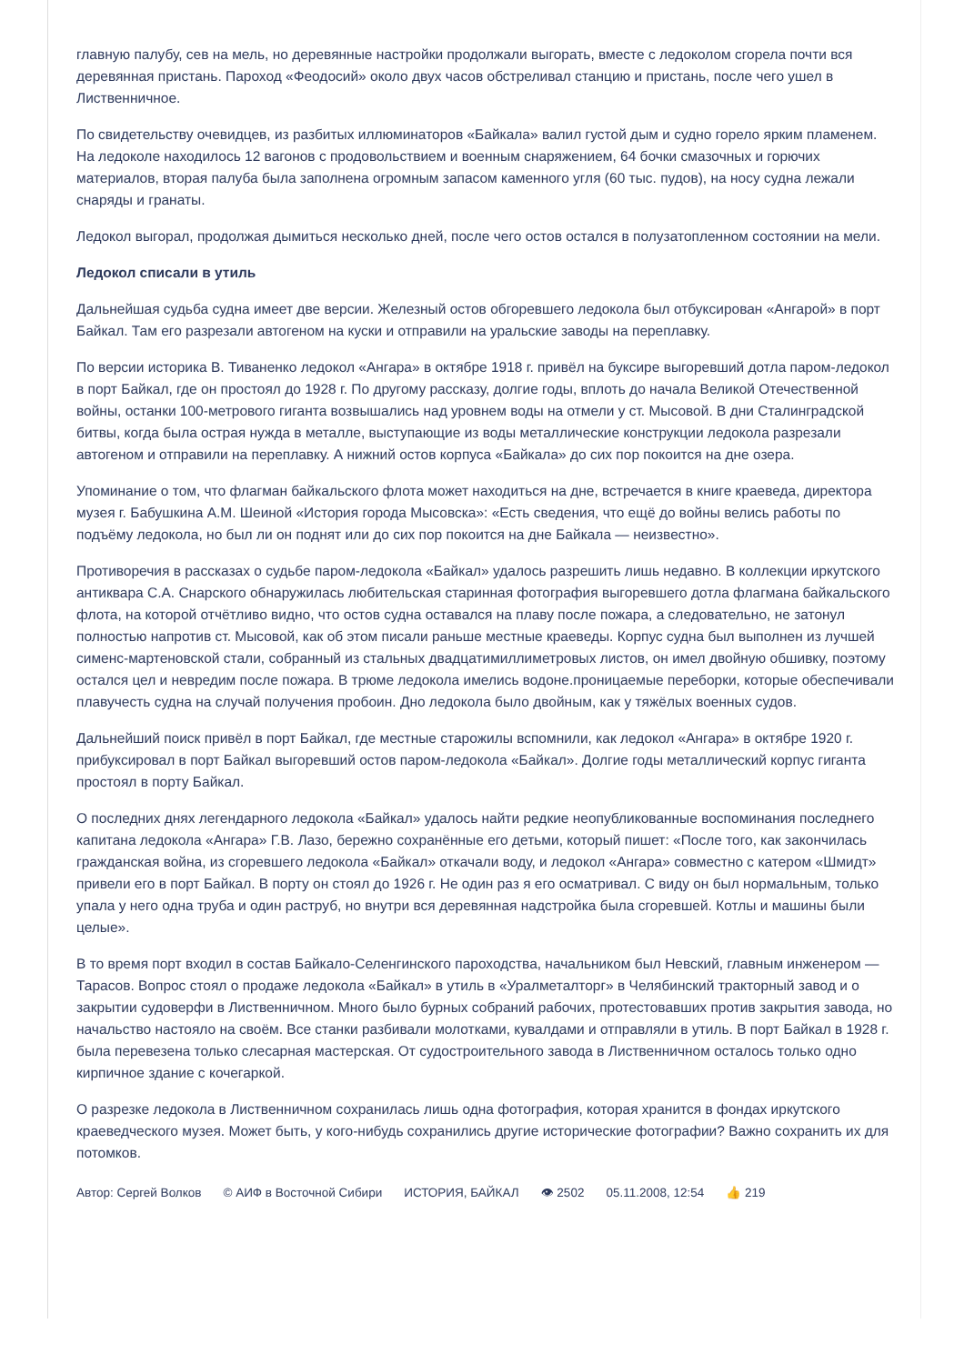главную палубу, сев на мель, но деревянные настройки продолжали выгорать, вместе с ледоколом сгорела почти вся деревянная пристань. Пароход «Феодосий» около двух часов обстреливал станцию и пристань, после чего ушел в Лиственничное.
По свидетельству очевидцев, из разбитых иллюминаторов «Байкала» валил густой дым и судно горело ярким пламенем. На ледоколе находилось 12 вагонов с продовольствием и военным снаряжением, 64 бочки смазочных и горючих материалов, вторая палуба была заполнена огромным запасом каменного угля (60 тыс. пудов), на носу судна лежали снаряды и гранаты.
Ледокол выгорал, продолжая дымиться несколько дней, после чего остов остался в полузатопленном состоянии на мели.
Ледокол списали в утиль
Дальнейшая судьба судна имеет две версии. Железный остов обгоревшего ледокола был отбуксирован «Ангарой» в порт Байкал. Там его разрезали автогеном на куски и отправили на уральские заводы на переплавку.
По версии историка В. Тиваненко ледокол «Ангара» в октябре 1918 г. привёл на буксире выгоревший дотла паром-ледокол в порт Байкал, где он простоял до 1928 г. По другому рассказу, долгие годы, вплоть до начала Великой Отечественной войны, останки 100-метрового гиганта возвышались над уровнем воды на отмели у ст. Мысовой. В дни Сталинградской битвы, когда была острая нужда в металле, выступающие из воды металлические конструкции ледокола разрезали автогеном и отправили на переплавку. А нижний остов корпуса «Байкала» до сих пор покоится на дне озера.
Упоминание о том, что флагман байкальского флота может находиться на дне, встречается в книге краеведа, директора музея г. Бабушкина А.М. Шеиной «История города Мысовска»: «Есть сведения, что ещё до войны велись работы по подъёму ледокола, но был ли он поднят или до сих пор покоится на дне Байкала — неизвестно».
Противоречия в рассказах о судьбе паром-ледокола «Байкал» удалось разрешить лишь недавно. В коллекции иркутского антиквара С.А. Снарского обнаружилась любительская старинная фотография выгоревшего дотла флагмана байкальского флота, на которой отчётливо видно, что остов судна оставался на плаву после пожара, а следовательно, не затонул полностью напротив ст. Мысовой, как об этом писали раньше местные краеведы. Корпус судна был выполнен из лучшей сименс-мартеновской стали, собранный из стальных двадцатимиллиметровых листов, он имел двойную обшивку, поэтому остался цел и невредим после пожара. В трюме ледокола имелись водоне.проницаемые переборки, которые обеспечивали плавучесть судна на случай получения пробоин. Дно ледокола было двойным, как у тяжёлых военных судов.
Дальнейший поиск привёл в порт Байкал, где местные старожилы вспомнили, как ледокол «Ангара» в октябре 1920 г. прибуксировал в порт Байкал выгоревший остов паром-ледокола «Байкал». Долгие годы металлический корпус гиганта простоял в порту Байкал.
О последних днях легендарного ледокола «Байкал» удалось найти редкие неопубликованные воспоминания последнего капитана ледокола «Ангара» Г.В. Лазо, бережно сохранённые его детьми, который пишет: «После того, как закончилась гражданская война, из сгоревшего ледокола «Байкал» откачали воду, и ледокол «Ангара» совместно с катером «Шмидт» привели его в порт Байкал. В порту он стоял до 1926 г. Не один раз я его осматривал. С виду он был нормальным, только упала у него одна труба и один раструб, но внутри вся деревянная надстройка была сгоревшей. Котлы и машины были целые».
В то время порт входил в состав Байкало-Селенгинского пароходства, начальником был Невский, главным инженером — Тарасов. Вопрос стоял о продаже ледокола «Байкал» в утиль в «Уралметалторг» в Челябинский тракторный завод и о закрытии судоверфи в Лиственничном. Много было бурных собраний рабочих, протестовавших против закрытия завода, но начальство настояло на своём. Все станки разбивали молотками, кувалдами и отправляли в утиль. В порт Байкал в 1928 г. была перевезена только слесарная мастерская. От судостроительного завода в Лиственничном осталось только одно кирпичное здание с кочегаркой.
О разрезке ледокола в Лиственничном сохранилась лишь одна фотография, которая хранится в фондах иркутского краеведческого музея. Может быть, у кого-нибудь сохранились другие исторические фотографии? Важно сохранить их для потомков.
Автор: Сергей Волков © АИФ в Восточной Сибири ИСТОРИЯ, БАЙКАЛ 👁 2502 05.11.2008, 12:54 👍 219